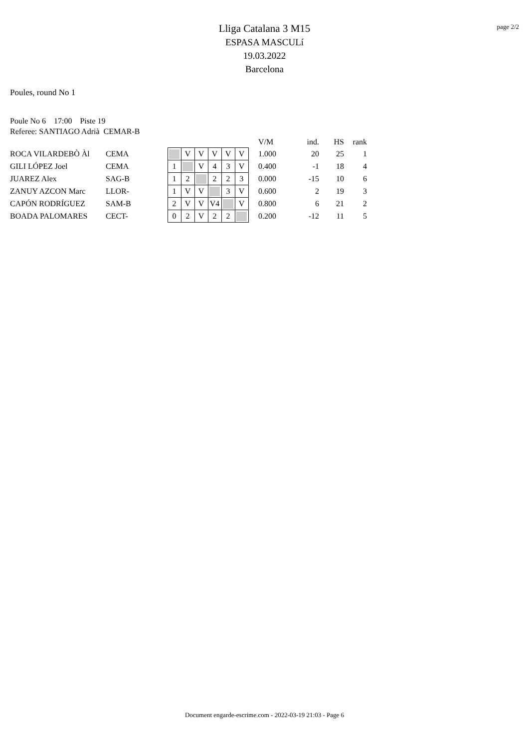page 2/2
Lliga Catalana 3 M15
ESPASA MASCULí
19.03.2022
Barcelona
Poules, round No 1
Poule No 6 17:00 Piste 19
Referee: SANTIAGO Adrià CEMAR-B
| | | | | | | | | | V/M | ind. | HS | rank |
| ROCA VILARDEBÒ Àl | CEMA | | V | V | V | V | V | | 1.000 | 20 | 25 | 1 |
| GILI LÓPEZ Joel | CEMA | 1 | | V | 4 | 3 | V | | 0.400 | -1 | 18 | 4 |
| JUAREZ Alex | SAG-B | 1 | 2 | | 2 | 2 | 3 | | 0.000 | -15 | 10 | 6 |
| ZANUY AZCON Marc | LLOR- | 1 | V | V | | 3 | V | | 0.600 | 2 | 19 | 3 |
| CAPÓN RODRÍGUEZ | SAM-B | 2 | V | V | V4 | | V | | 0.800 | 6 | 21 | 2 |
| BOADA PALOMARES | CECT- | 0 | 2 | V | 2 | 2 | | | 0.200 | -12 | 11 | 5 |
Document engarde-escrime.com - 2022-03-19 21:03 - Page 6